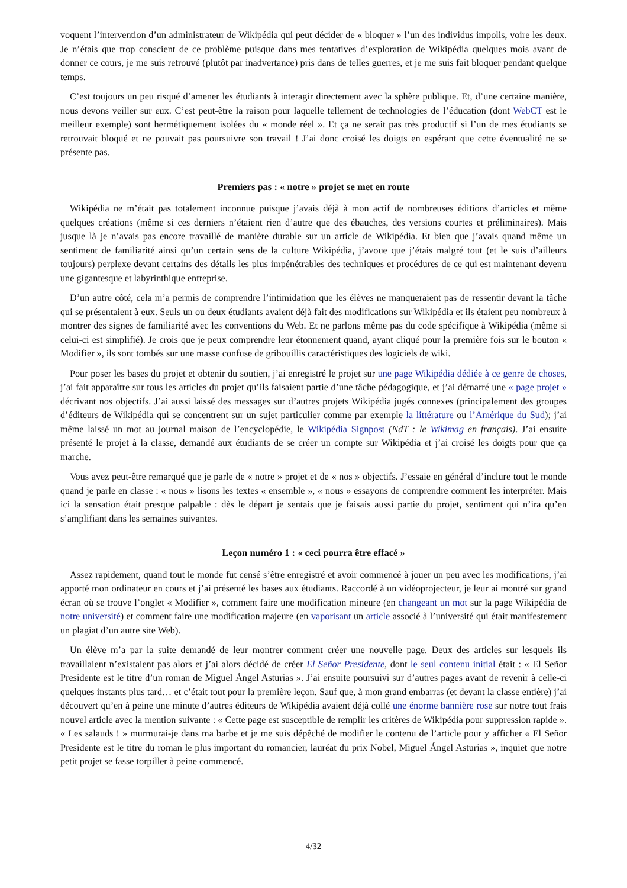voquent l’intervention d’un administrateur de Wikipédia qui peut décider de « bloquer » l’un des individus impolis, voire les deux. Je n’étais que trop conscient de ce problème puisque dans mes tentatives d’exploration de Wikipédia quelques mois avant de donner ce cours, je me suis retrouvé (plutôt par inadvertance) pris dans de telles guerres, et je me suis fait bloquer pendant quelque temps.
C’est toujours un peu risqué d’amener les étudiants à interagir directement avec la sphère publique. Et, d’une certaine manière, nous devons veiller sur eux. C’est peut-être la raison pour laquelle tellement de technologies de l’éducation (dont WebCT est le meilleur exemple) sont hermétiquement isolées du « monde réel ». Et ça ne serait pas très productif si l’un de mes étudiants se retrouvait bloqué et ne pouvait pas poursuivre son travail ! J’ai donc croisé les doigts en espérant que cette éventualité ne se présente pas.
Premiers pas : « notre » projet se met en route
Wikipédia ne m’était pas totalement inconnue puisque j’avais déjà à mon actif de nombreuses éditions d’articles et même quelques créations (même si ces derniers n’étaient rien d’autre que des ébauches, des versions courtes et préliminaires). Mais jusque là je n’avais pas encore travaillé de manière durable sur un article de Wikipédia. Et bien que j’avais quand même un sentiment de familiarité ainsi qu’un certain sens de la culture Wikipédia, j’avoue que j’étais malgré tout (et le suis d’ailleurs toujours) perplexe devant certains des détails les plus impénétrables des techniques et procédures de ce qui est maintenant devenu une gigantesque et labyrinthique entreprise.
D’un autre côté, cela m’a permis de comprendre l’intimidation que les élèves ne manqueraient pas de ressentir devant la tâche qui se présentaient à eux. Seuls un ou deux étudiants avaient déjà fait des modifications sur Wikipédia et ils étaient peu nombreux à montrer des signes de familiarité avec les conventions du Web. Et ne parlons même pas du code spécifique à Wikipédia (même si celui-ci est simplifié). Je crois que je peux comprendre leur étonnement quand, ayant cliqué pour la première fois sur le bouton « Modifier », ils sont tombés sur une masse confuse de gribouillis caractéristiques des logiciels de wiki.
Pour poser les bases du projet et obtenir du soutien, j’ai enregistré le projet sur une page Wikipédia dédiée à ce genre de choses, j’ai fait apparaître sur tous les articles du projet qu’ils faisaient partie d’une tâche pédagogique, et j’ai démarré une « page projet » décrivant nos objectifs. J’ai aussi laissé des messages sur d’autres projets Wikipédia jugés connexes (principalement des groupes d’éditeurs de Wikipédia qui se concentrent sur un sujet particulier comme par exemple la littérature ou l’Amérique du Sud); j’ai même laissé un mot au journal maison de l’encyclopédie, le Wikipédia Signpost (NdT : le Wikimag en français). J’ai ensuite présenté le projet à la classe, demandé aux étudiants de se créer un compte sur Wikipédia et j’ai croisé les doigts pour que ça marche.
Vous avez peut-être remarqué que je parle de « notre » projet et de « nos » objectifs. J’essaie en général d’inclure tout le monde quand je parle en classe : « nous » lisons les textes « ensemble », « nous » essayons de comprendre comment les interpréter. Mais ici la sensation était presque palpable : dès le départ je sentais que je faisais aussi partie du projet, sentiment qui n’ira qu’en s’amplifiant dans les semaines suivantes.
Leçon numéro 1 : « ceci pourra être effacé »
Assez rapidement, quand tout le monde fut censé s’être enregistré et avoir commencé à jouer un peu avec les modifications, j’ai apporté mon ordinateur en cours et j’ai présenté les bases aux étudiants. Raccordé à un vidéoprojecteur, je leur ai montré sur grand écran où se trouve l’onglet « Modifier », comment faire une modification mineure (en changeant un mot sur la page Wikipédia de notre université) et comment faire une modification majeure (en vaporisant un article associé à l’université qui était manifestement un plagiat d’un autre site Web).
Un élève m’a par la suite demandé de leur montrer comment créer une nouvelle page. Deux des articles sur lesquels ils travaillaient n’existaient pas alors et j’ai alors décidé de créer El Señor Presidente, dont le seul contenu initial était : « El Señor Presidente est le titre d’un roman de Miguel Ángel Asturias ». J’ai ensuite poursuivi sur d’autres pages avant de revenir à celle-ci quelques instants plus tard… et c’était tout pour la première leçon. Sauf que, à mon grand embarras (et devant la classe entière) j’ai découvert qu’en à peine une minute d’autres éditeurs de Wikipédia avaient déjà collé une énorme bannière rose sur notre tout frais nouvel article avec la mention suivante : « Cette page est susceptible de remplir les critères de Wikipédia pour suppression rapide ». « Les salauds ! » murmurai-je dans ma barbe et je me suis dépêché de modifier le contenu de l’article pour y afficher « El Señor Presidente est le titre du roman le plus important du romancier, lauréat du prix Nobel, Miguel Ángel Asturias », inquiet que notre petit projet se fasse torpiller à peine commencé.
4/32